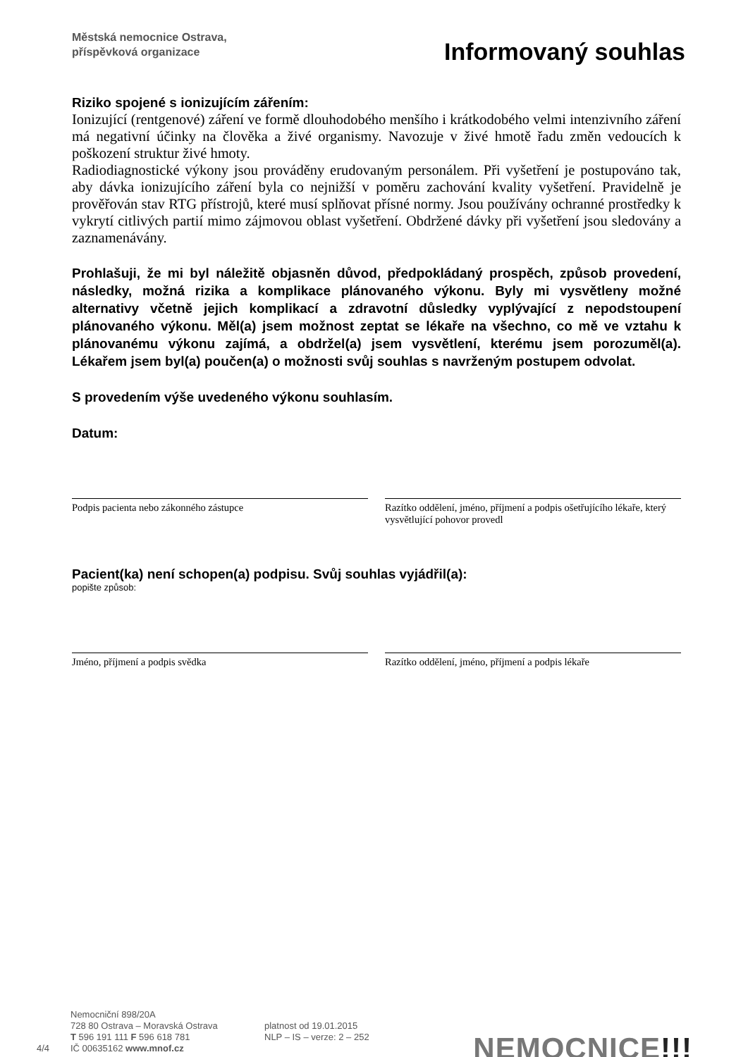Městská nemocnice Ostrava,
příspěvková organizace
Informovaný souhlas
Riziko spojené s ionizujícím zářením:
Ionizující (rentgenové) záření ve formě dlouhodobého menšího i krátkodobého velmi intenzivního záření má negativní účinky na člověka a živé organismy. Navozuje v živé hmotě řadu změn vedoucích k poškození struktur živé hmoty.
Radiodiagnostické výkony jsou prováděny erudovaným personálem. Při vyšetření je postupováno tak, aby dávka ionizujícího záření byla co nejnižší v poměru zachování kvality vyšetření. Pravidelně je prověřován stav RTG přístrojů, které musí splňovat přísné normy. Jsou používány ochranné prostředky k vykrytí citlivých partií mimo zájmovou oblast vyšetření. Obdržené dávky při vyšetření jsou sledovány a zaznamenávány.
Prohlašuji, že mi byl náležitě objasněn důvod, předpokládaný prospěch, způsob provedení, následky, možná rizika a komplikace plánovaného výkonu. Byly mi vysvětleny možné alternativy včetně jejich komplikací a zdravotní důsledky vyplývající z nepodstoupení plánovaného výkonu. Měl(a) jsem možnost zeptat se lékaře na všechno, co mě ve vztahu k plánovanému výkonu zajímá, a obdržel(a) jsem vysvětlení, kterému jsem porozuměl(a). Lékařem jsem byl(a) poučen(a) o možnosti svůj souhlas s navrženým postupem odvolat.
S provedením výše uvedeného výkonu souhlasím.
Datum:
Podpis pacienta nebo zákonného zástupce Razítko oddělení, jméno, příjmení a podpis ošetřujícího lékaře, který vysvětlující pohovor provedl
Pacient(ka) není schopen(a) podpisu. Svůj souhlas vyjádřil(a):
popište způsob:
Jméno, příjmení a podpis svědka Razítko oddělení, jméno, příjmení a podpis lékaře
4/4
Nemocniční 898/20A
728 80 Ostrava – Moravská Ostrava
T 596 191 111 F 596 618 781
IČ 00635162 www.mnof.cz
platnost od 19.01.2015
NLP – IS – verze: 2 – 252
NEMOCNICE!!!